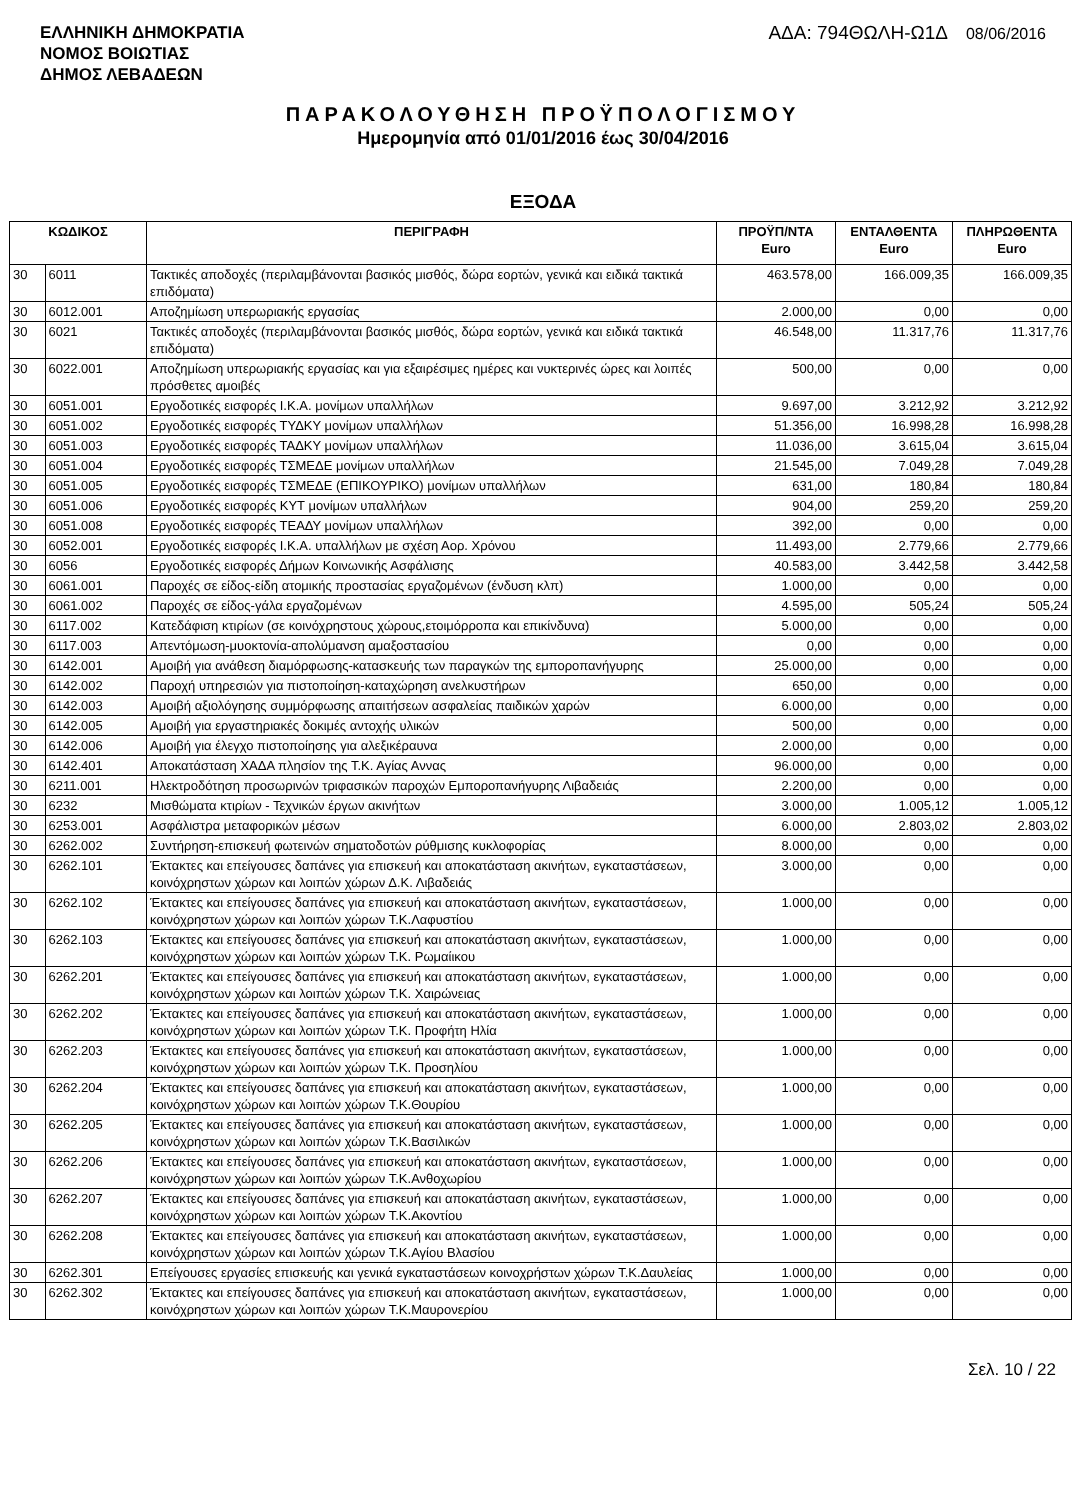ΕΛΛΗΝΙΚΗ ΔΗΜΟΚΡΑΤΙΑ
ΝΟΜΟΣ ΒΟΙΩΤΙΑΣ
ΔΗΜΟΣ ΛΕΒΑΔΕΩΝ
ΑΔΑ: 794ΘΩΛΗ-Ω1Δ 08/06/2016
ΠΑΡΑΚΟΛΟΥΘΗΣΗ ΠΡΟΫΠΟΛΟΓΙΣΜΟΥ
Ημερομηνία από 01/01/2016 έως 30/04/2016
ΕΞΟΔΑ
| ΚΩΔΙΚΟΣ | | ΠΕΡΙΓΡΑΦΗ | ΠΡΟΫΠ/ΝΤΑ Euro | ΕΝΤΑΛΘΕΝΤΑ Euro | ΠΛΗΡΩΘΕΝΤΑ Euro |
| --- | --- | --- | --- | --- | --- |
| 30 | 6011 | Τακτικές αποδοχές (περιλαμβάνονται βασικός μισθός, δώρα εορτών, γενικά και ειδικά τακτικά επιδόματα) | 463.578,00 | 166.009,35 | 166.009,35 |
| 30 | 6012.001 | Αποζημίωση υπερωριακής εργασίας | 2.000,00 | 0,00 | 0,00 |
| 30 | 6021 | Τακτικές αποδοχές (περιλαμβάνονται βασικός μισθός, δώρα εορτών, γενικά και ειδικά τακτικά επιδόματα) | 46.548,00 | 11.317,76 | 11.317,76 |
| 30 | 6022.001 | Αποζημίωση υπερωριακής εργασίας και για εξαιρέσιμες ημέρες και νυκτερινές ώρες και λοιπές πρόσθετες αμοιβές | 500,00 | 0,00 | 0,00 |
| 30 | 6051.001 | Εργοδοτικές εισφορές Ι.Κ.Α. μονίμων υπαλλήλων | 9.697,00 | 3.212,92 | 3.212,92 |
| 30 | 6051.002 | Εργοδοτικές εισφορές ΤΥΔΚΥ μονίμων υπαλλήλων | 51.356,00 | 16.998,28 | 16.998,28 |
| 30 | 6051.003 | Εργοδοτικές εισφορές ΤΑΔΚΥ μονίμων υπαλλήλων | 11.036,00 | 3.615,04 | 3.615,04 |
| 30 | 6051.004 | Εργοδοτικές εισφορές ΤΣΜΕΔΕ μονίμων υπαλλήλων | 21.545,00 | 7.049,28 | 7.049,28 |
| 30 | 6051.005 | Εργοδοτικές εισφορές ΤΣΜΕΔΕ (ΕΠΙΚΟΥΡΙΚΟ) μονίμων υπαλλήλων | 631,00 | 180,84 | 180,84 |
| 30 | 6051.006 | Εργοδοτικές εισφορές ΚΥΤ μονίμων υπαλλήλων | 904,00 | 259,20 | 259,20 |
| 30 | 6051.008 | Εργοδοτικές εισφορές ΤΕΑΔΥ μονίμων υπαλλήλων | 392,00 | 0,00 | 0,00 |
| 30 | 6052.001 | Εργοδοτικές εισφορές Ι.Κ.Α. υπαλλήλων με σχέση Αορ. Χρόνου | 11.493,00 | 2.779,66 | 2.779,66 |
| 30 | 6056 | Εργοδοτικές εισφορές Δήμων Κοινωνικής Ασφάλισης | 40.583,00 | 3.442,58 | 3.442,58 |
| 30 | 6061.001 | Παροχές σε είδος-είδη ατομικής προστασίας εργαζομένων (ένδυση κλπ) | 1.000,00 | 0,00 | 0,00 |
| 30 | 6061.002 | Παροχές σε είδος-γάλα εργαζομένων | 4.595,00 | 505,24 | 505,24 |
| 30 | 6117.002 | Κατεδάφιση κτιρίων (σε κοινόχρηστους χώρους,ετοιμόρροπα και επικίνδυνα) | 5.000,00 | 0,00 | 0,00 |
| 30 | 6117.003 | Απεντόμωση-μυοκτονία-απολύμανση αμαξοστασίου | 0,00 | 0,00 | 0,00 |
| 30 | 6142.001 | Αμοιβή για ανάθεση διαμόρφωσης-κατασκευής των παραγκών της εμποροπανήγυρης | 25.000,00 | 0,00 | 0,00 |
| 30 | 6142.002 | Παροχή υπηρεσιών για πιστοποίηση-καταχώρηση ανελκυστήρων | 650,00 | 0,00 | 0,00 |
| 30 | 6142.003 | Αμοιβή αξιολόγησης συμμόρφωσης απαιτήσεων ασφαλείας παιδικών χαρών | 6.000,00 | 0,00 | 0,00 |
| 30 | 6142.005 | Αμοιβή για εργαστηριακές δοκιμές αντοχής υλικών | 500,00 | 0,00 | 0,00 |
| 30 | 6142.006 | Αμοιβή για έλεγχο πιστοποίησης για αλεξικέραυνα | 2.000,00 | 0,00 | 0,00 |
| 30 | 6142.401 | Αποκατάσταση ΧΑΔΑ πλησίον της Τ.Κ. Αγίας Αννας | 96.000,00 | 0,00 | 0,00 |
| 30 | 6211.001 | Ηλεκτροδότηση προσωρινών τριφασικών παροχών Εμποροπανήγυρης Λιβαδειάς | 2.200,00 | 0,00 | 0,00 |
| 30 | 6232 | Μισθώματα κτιρίων - Τεχνικών έργων ακινήτων | 3.000,00 | 1.005,12 | 1.005,12 |
| 30 | 6253.001 | Ασφάλιστρα μεταφορικών μέσων | 6.000,00 | 2.803,02 | 2.803,02 |
| 30 | 6262.002 | Συντήρηση-επισκευή φωτεινών σηματοδοτών ρύθμισης κυκλοφορίας | 8.000,00 | 0,00 | 0,00 |
| 30 | 6262.101 | Έκτακτες και επείγουσες δαπάνες για επισκευή και αποκατάσταση ακινήτων, εγκαταστάσεων, κοινόχρηστων χώρων και λοιπών χώρων Δ.Κ. Λιβαδειάς | 3.000,00 | 0,00 | 0,00 |
| 30 | 6262.102 | Έκτακτες και επείγουσες δαπάνες για επισκευή και αποκατάσταση ακινήτων, εγκαταστάσεων, κοινόχρηστων χώρων και λοιπών χώρων Τ.Κ.Λαφυστίου | 1.000,00 | 0,00 | 0,00 |
| 30 | 6262.103 | Έκτακτες και επείγουσες δαπάνες για επισκευή και αποκατάσταση ακινήτων, εγκαταστάσεων, κοινόχρηστων χώρων και λοιπών χώρων Τ.Κ. Ρωμαίικου | 1.000,00 | 0,00 | 0,00 |
| 30 | 6262.201 | Έκτακτες και επείγουσες δαπάνες για επισκευή και αποκατάσταση ακινήτων, εγκαταστάσεων, κοινόχρηστων χώρων και λοιπών χώρων Τ.Κ. Χαιρώνειας | 1.000,00 | 0,00 | 0,00 |
| 30 | 6262.202 | Έκτακτες και επείγουσες δαπάνες για επισκευή και αποκατάσταση ακινήτων, εγκαταστάσεων, κοινόχρηστων χώρων και λοιπών χώρων Τ.Κ. Προφήτη Ηλία | 1.000,00 | 0,00 | 0,00 |
| 30 | 6262.203 | Έκτακτες και επείγουσες δαπάνες για επισκευή και αποκατάσταση ακινήτων, εγκαταστάσεων, κοινόχρηστων χώρων και λοιπών χώρων Τ.Κ. Προσηλίου | 1.000,00 | 0,00 | 0,00 |
| 30 | 6262.204 | Έκτακτες και επείγουσες δαπάνες για επισκευή και αποκατάσταση ακινήτων, εγκαταστάσεων, κοινόχρηστων χώρων και λοιπών χώρων Τ.Κ.Θουρίου | 1.000,00 | 0,00 | 0,00 |
| 30 | 6262.205 | Έκτακτες και επείγουσες δαπάνες για επισκευή και αποκατάσταση ακινήτων, εγκαταστάσεων, κοινόχρηστων χώρων και λοιπών χώρων Τ.Κ.Βασιλικών | 1.000,00 | 0,00 | 0,00 |
| 30 | 6262.206 | Έκτακτες και επείγουσες δαπάνες για επισκευή και αποκατάσταση ακινήτων, εγκαταστάσεων, κοινόχρηστων χώρων και λοιπών χώρων Τ.Κ.Ανθοχωρίου | 1.000,00 | 0,00 | 0,00 |
| 30 | 6262.207 | Έκτακτες και επείγουσες δαπάνες για επισκευή και αποκατάσταση ακινήτων, εγκαταστάσεων, κοινόχρηστων χώρων και λοιπών χώρων Τ.Κ.Ακοντίου | 1.000,00 | 0,00 | 0,00 |
| 30 | 6262.208 | Έκτακτες και επείγουσες δαπάνες για επισκευή και αποκατάσταση ακινήτων, εγκαταστάσεων, κοινόχρηστων χώρων και λοιπών χώρων Τ.Κ.Αγίου Βλασίου | 1.000,00 | 0,00 | 0,00 |
| 30 | 6262.301 | Επείγουσες εργασίες επισκευής και γενικά εγκαταστάσεων κοινοχρήστων χώρων Τ.Κ.Δαυλείας | 1.000,00 | 0,00 | 0,00 |
| 30 | 6262.302 | Έκτακτες και επείγουσες δαπάνες για επισκευή και αποκατάσταση ακινήτων, εγκαταστάσεων, κοινόχρηστων χώρων και λοιπών χώρων Τ.Κ.Μαυρονερίου | 1.000,00 | 0,00 | 0,00 |
Σελ. 10 / 22